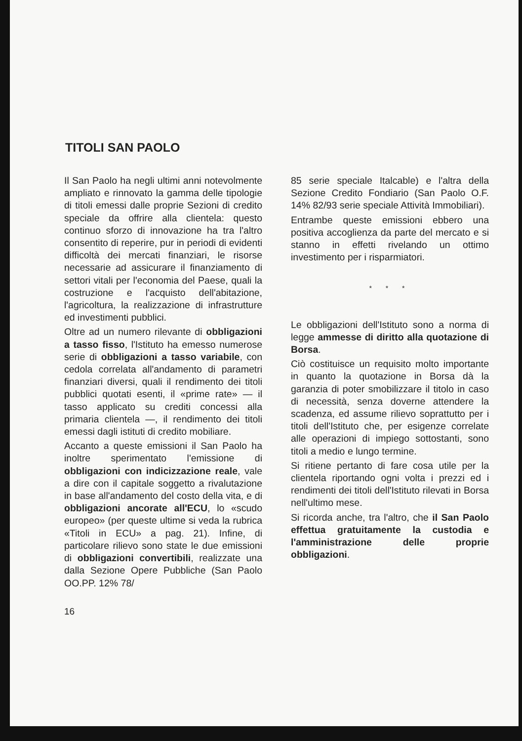TITOLI SAN PAOLO
Il San Paolo ha negli ultimi anni notevolmente ampliato e rinnovato la gamma delle tipologie di titoli emessi dalle proprie Sezioni di credito speciale da offrire alla clientela: questo continuo sforzo di innovazione ha tra l'altro consentito di reperire, pur in periodi di evidenti difficoltà dei mercati finanziari, le risorse necessarie ad assicurare il finanziamento di settori vitali per l'economia del Paese, quali la costruzione e l'acquisto dell'abitazione, l'agricoltura, la realizzazione di infrastrutture ed investimenti pubblici.
Oltre ad un numero rilevante di obbligazioni a tasso fisso, l'Istituto ha emesso numerose serie di obbligazioni a tasso variabile, con cedola correlata all'andamento di parametri finanziari diversi, quali il rendimento dei titoli pubblici quotati esenti, il «prime rate» — il tasso applicato su crediti concessi alla primaria clientela —, il rendimento dei titoli emessi dagli istituti di credito mobiliare.
Accanto a queste emissioni il San Paolo ha inoltre sperimentato l'emissione di obbligazioni con indicizzazione reale, vale a dire con il capitale soggetto a rivalutazione in base all'andamento del costo della vita, e di obbligazioni ancorate all'ECU, lo «scudo europeo» (per queste ultime si veda la rubrica «Titoli in ECU» a pag. 21). Infine, di particolare rilievo sono state le due emissioni di obbligazioni convertibili, realizzate una dalla Sezione Opere Pubbliche (San Paolo OO.PP. 12% 78/
85 serie speciale Italcable) e l'altra della Sezione Credito Fondiario (San Paolo O.F. 14% 82/93 serie speciale Attività Immobiliari).
Entrambe queste emissioni ebbero una positiva accoglienza da parte del mercato e si stanno in effetti rivelando un ottimo investimento per i risparmiatori.
* * *
Le obbligazioni dell'Istituto sono a norma di legge ammesse di diritto alla quotazione di Borsa.
Ciò costituisce un requisito molto importante in quanto la quotazione in Borsa dà la garanzia di poter smobilizzare il titolo in caso di necessità, senza doverne attendere la scadenza, ed assume rilievo soprattutto per i titoli dell'Istituto che, per esigenze correlate alle operazioni di impiego sottostanti, sono titoli a medio e lungo termine.
Si ritiene pertanto di fare cosa utile per la clientela riportando ogni volta i prezzi ed i rendimenti dei titoli dell'Istituto rilevati in Borsa nell'ultimo mese.
Si ricorda anche, tra l'altro, che il San Paolo effettua gratuitamente la custodia e l'amministrazione delle proprie obbligazioni.
16